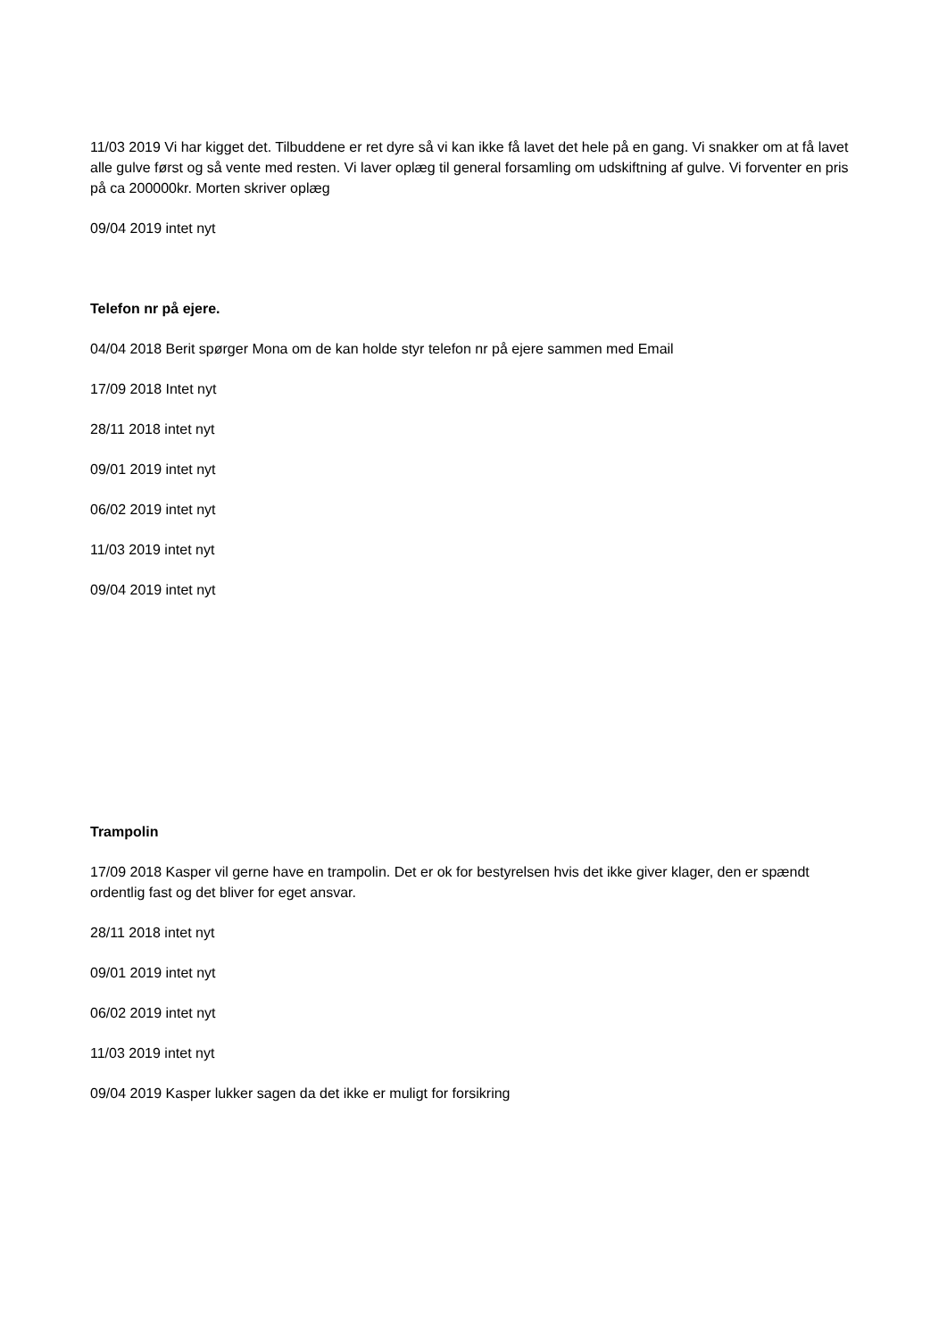11/03 2019 Vi har kigget det. Tilbuddene er ret dyre så vi kan ikke få lavet det hele på en gang. Vi snakker om at få lavet alle gulve først og så vente med resten. Vi laver oplæg til general forsamling om udskiftning af gulve. Vi forventer en pris på ca 200000kr. Morten skriver oplæg
09/04 2019 intet nyt
Telefon nr på ejere.
04/04 2018 Berit spørger Mona om de kan holde styr telefon nr på ejere sammen med Email
17/09 2018 Intet nyt
28/11 2018 intet nyt
09/01 2019 intet nyt
06/02 2019 intet nyt
11/03 2019 intet nyt
09/04 2019 intet nyt
Trampolin
17/09 2018 Kasper vil gerne have en trampolin. Det er ok for bestyrelsen hvis det ikke giver klager, den er spændt ordentlig fast og det bliver for eget ansvar.
28/11 2018 intet nyt
09/01 2019 intet nyt
06/02 2019 intet nyt
11/03 2019 intet nyt
09/04 2019 Kasper lukker sagen da det ikke er muligt for forsikring